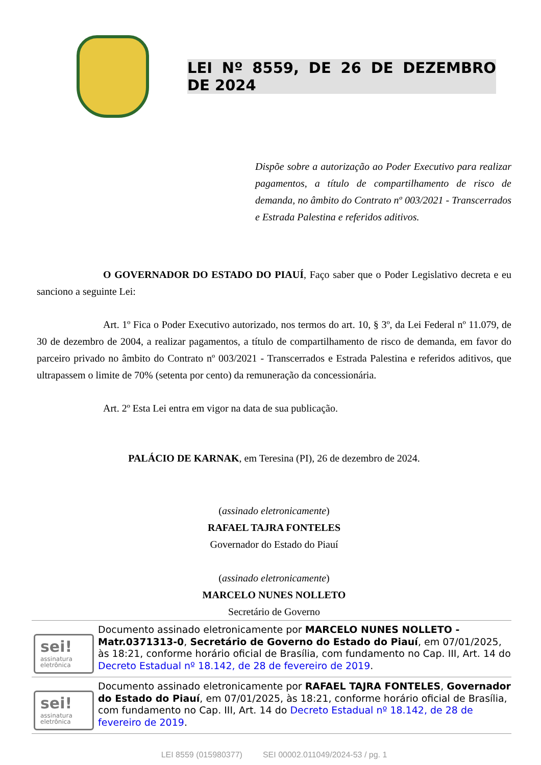LEI Nº 8559, DE 26 DE DEZEMBRO DE 2024
Dispõe sobre a autorização ao Poder Executivo para realizar pagamentos, a título de compartilhamento de risco de demanda, no âmbito do Contrato nº 003/2021 - Transcerrados e Estrada Palestina e referidos aditivos.
O GOVERNADOR DO ESTADO DO PIAUÍ, Faço saber que o Poder Legislativo decreta e eu sanciono a seguinte Lei:
Art. 1º Fica o Poder Executivo autorizado, nos termos do art. 10, § 3º, da Lei Federal nº 11.079, de 30 de dezembro de 2004, a realizar pagamentos, a título de compartilhamento de risco de demanda, em favor do parceiro privado no âmbito do Contrato nº 003/2021 - Transcerrados e Estrada Palestina e referidos aditivos, que ultrapassem o limite de 70% (setenta por cento) da remuneração da concessionária.
Art. 2º Esta Lei entra em vigor na data de sua publicação.
PALÁCIO DE KARNAK, em Teresina (PI), 26 de dezembro de 2024.
(assinado eletronicamente)
RAFAEL TAJRA FONTELES
Governador do Estado do Piauí
(assinado eletronicamente)
MARCELO NUNES NOLLETO
Secretário de Governo
sei!
assinatura
eletrônica
Documento assinado eletronicamente por MARCELO NUNES NOLLETO - Matr.0371313-0, Secretário de Governo do Estado do Piauí, em 07/01/2025, às 18:21, conforme horário oficial de Brasília, com fundamento no Cap. III, Art. 14 do Decreto Estadual nº 18.142, de 28 de fevereiro de 2019.
sei!
assinatura
eletrônica
Documento assinado eletronicamente por RAFAEL TAJRA FONTELES, Governador do Estado do Piauí, em 07/01/2025, às 18:21, conforme horário oficial de Brasília, com fundamento no Cap. III, Art. 14 do Decreto Estadual nº 18.142, de 28 de fevereiro de 2019.
LEI 8559 (015980377) SEI 00002.011049/2024-53 / pg. 1